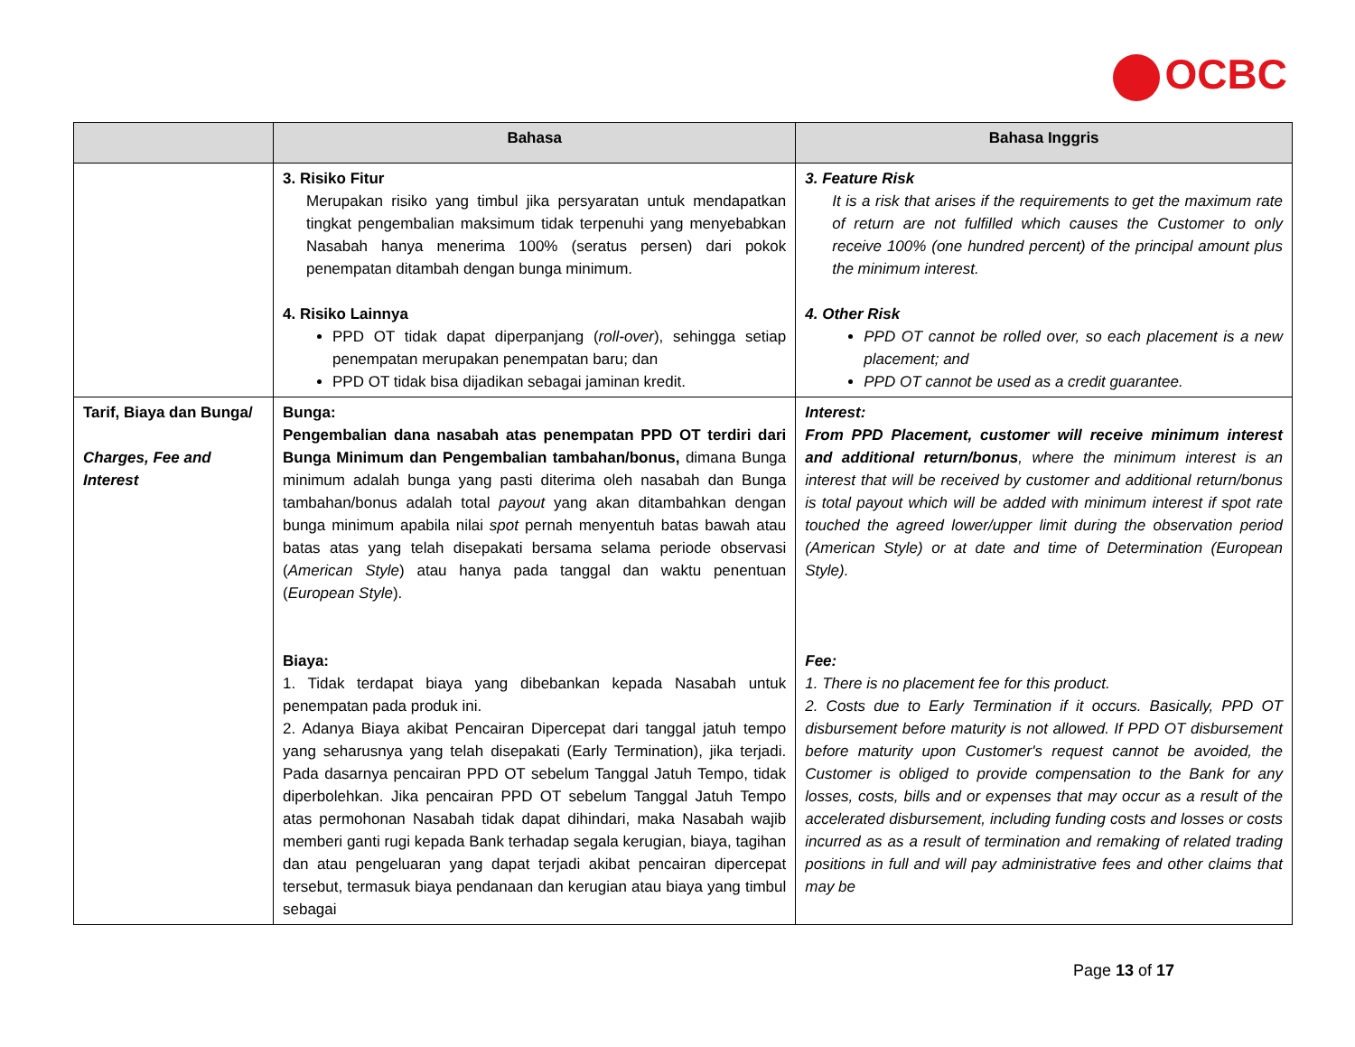OCBC
| | Bahasa | Bahasa Inggris |
| --- | --- | --- |
| | 3. Risiko Fitur Merupakan risiko yang timbul jika persyaratan untuk mendapatkan tingkat pengembalian maksimum tidak terpenuhi yang menyebabkan Nasabah hanya menerima 100% (seratus persen) dari pokok penempatan ditambah dengan bunga minimum. 4. Risiko Lainnya PPD OT tidak dapat diperpanjang ( roll-over ), sehingga setiap penempatan merupakan penempatan baru; dan PPD OT tidak bisa dijadikan sebagai jaminan kredit. | 3. Feature Risk It is a risk that arises if the requirements to get the maximum rate of return are not fulfilled which causes the Customer to only receive 100% (one hundred percent) of the principal amount plus the minimum interest. 4. Other Risk PPD OT cannot be rolled over, so each placement is a new placement; and PPD OT cannot be used as a credit guarantee. |
| Tarif, Biaya dan Bunga/ Charges, Fee and Interest | Bunga: Pengembalian dana nasabah atas penempatan PPD OT terdiri dari Bunga Minimum dan Pengembalian tambahan/bonus, dimana Bunga minimum adalah bunga yang pasti diterima oleh nasabah dan Bunga tambahan/bonus adalah total payout yang akan ditambahkan dengan bunga minimum apabila nilai spot pernah menyentuh batas bawah atau batas atas yang telah disepakati bersama selama periode observasi ( American Style ) atau hanya pada tanggal dan waktu penentuan ( European Style ). Biaya: 1. Tidak terdapat biaya yang dibebankan kepada Nasabah untuk penempatan pada produk ini. 2. Adanya Biaya akibat Pencairan Dipercepat dari tanggal jatuh tempo yang seharusnya yang telah disepakati (Early Termination), jika terjadi. Pada dasarnya pencairan PPD OT sebelum Tanggal Jatuh Tempo, tidak diperbolehkan. Jika pencairan PPD OT sebelum Tanggal Jatuh Tempo atas permohonan Nasabah tidak dapat dihindari, maka Nasabah wajib memberi ganti rugi kepada Bank terhadap segala kerugian, biaya, tagihan dan atau pengeluaran yang dapat terjadi akibat pencairan dipercepat tersebut, termasuk biaya pendanaan dan kerugian atau biaya yang timbul sebagai | Interest: From PPD Placement, customer will receive minimum interest and additional return/bonus , where the minimum interest is an interest that will be received by customer and additional return/bonus is total payout which will be added with minimum interest if spot rate touched the agreed lower/upper limit during the observation period (American Style) or at date and time of Determination (European Style). Fee: 1. There is no placement fee for this product. 2. Costs due to Early Termination if it occurs. Basically, PPD OT disbursement before maturity is not allowed. If PPD OT disbursement before maturity upon Customer's request cannot be avoided, the Customer is obliged to provide compensation to the Bank for any losses, costs, bills and or expenses that may occur as a result of the accelerated disbursement, including funding costs and losses or costs incurred as as a result of termination and remaking of related trading positions in full and will pay administrative fees and other claims that may be |
Page 13 of 17